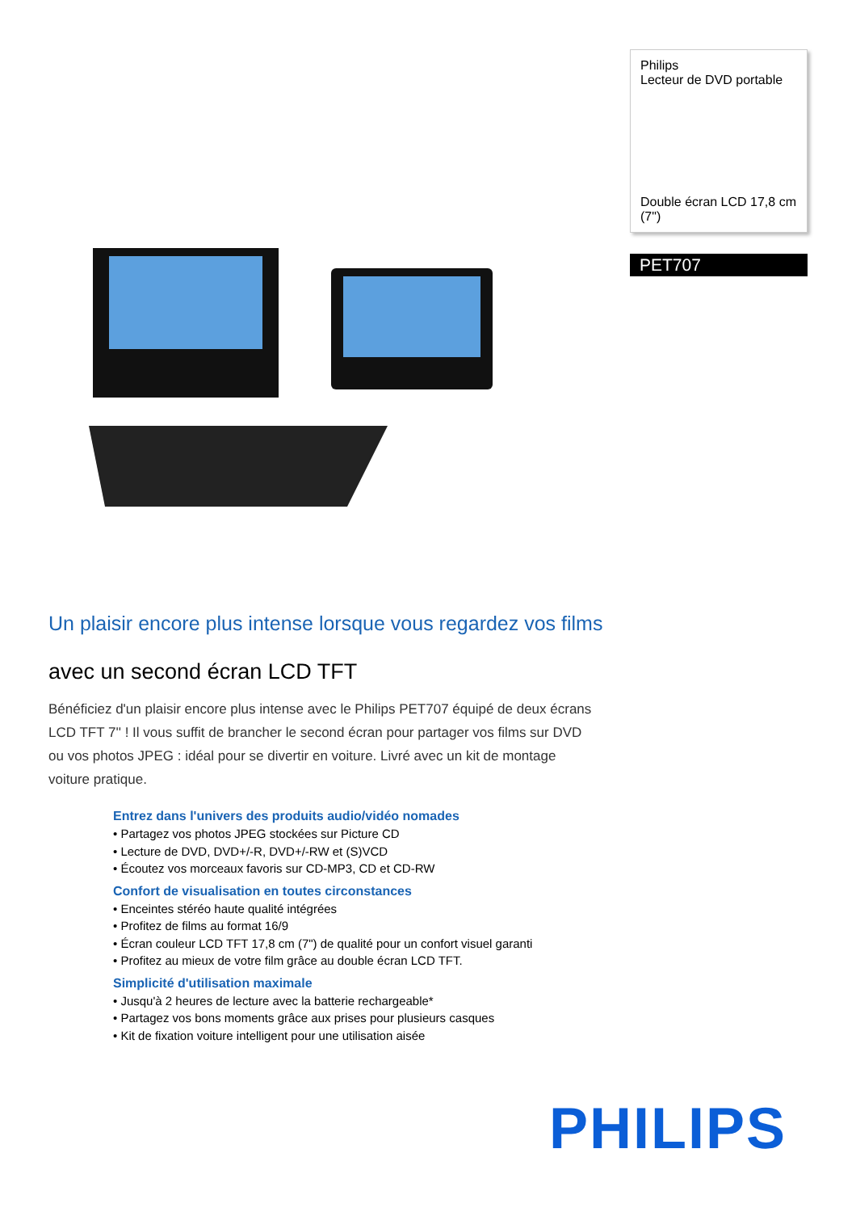Philips
Lecteur de DVD portable
Double écran LCD 17,8 cm (7")
PET707
Un plaisir encore plus intense lorsque vous regardez vos films
avec un second écran LCD TFT
Bénéficiez d'un plaisir encore plus intense avec le Philips PET707 équipé de deux écrans LCD TFT 7'' ! Il vous suffit de brancher le second écran pour partager vos films sur DVD ou vos photos JPEG : idéal pour se divertir en voiture. Livré avec un kit de montage voiture pratique.
Entrez dans l'univers des produits audio/vidéo nomades
• Partagez vos photos JPEG stockées sur Picture CD
• Lecture de DVD, DVD+/-R, DVD+/-RW et (S)VCD
• Écoutez vos morceaux favoris sur CD-MP3, CD et CD-RW
Confort de visualisation en toutes circonstances
• Enceintes stéréo haute qualité intégrées
• Profitez de films au format 16/9
• Écran couleur LCD TFT 17,8 cm (7") de qualité pour un confort visuel garanti
• Profitez au mieux de votre film grâce au double écran LCD TFT.
Simplicité d'utilisation maximale
• Jusqu'à 2 heures de lecture avec la batterie rechargeable*
• Partagez vos bons moments grâce aux prises pour plusieurs casques
• Kit de fixation voiture intelligent pour une utilisation aisée
PHILIPS